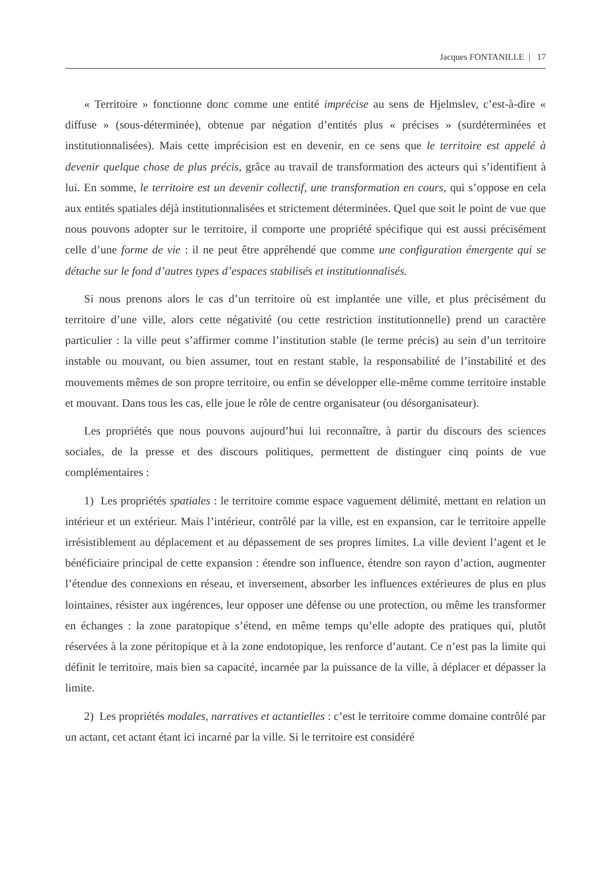Jacques FONTANILLE | 17
« Territoire » fonctionne donc comme une entité imprécise au sens de Hjelmslev, c’est-à-dire « diffuse » (sous-déterminée), obtenue par négation d’entités plus « précises » (surdéterminées et institutionnalisées). Mais cette imprécision est en devenir, en ce sens que le territoire est appelé à devenir quelque chose de plus précis, grâce au travail de transformation des acteurs qui s’identifient à lui. En somme, le territoire est un devenir collectif, une transformation en cours, qui s’oppose en cela aux entités spatiales déjà institutionnalisées et strictement déterminées. Quel que soit le point de vue que nous pouvons adopter sur le territoire, il comporte une propriété spécifique qui est aussi précisément celle d’une forme de vie : il ne peut être appréhendé que comme une configuration émergente qui se détache sur le fond d’autres types d’espaces stabilisés et institutionnalisés.
Si nous prenons alors le cas d’un territoire où est implantée une ville, et plus précisément du territoire d’une ville, alors cette négativité (ou cette restriction institutionnelle) prend un caractère particulier : la ville peut s’affirmer comme l’institution stable (le terme précis) au sein d’un territoire instable ou mouvant, ou bien assumer, tout en restant stable, la responsabilité de l’instabilité et des mouvements mêmes de son propre territoire, ou enfin se développer elle-même comme territoire instable et mouvant. Dans tous les cas, elle joue le rôle de centre organisateur (ou désorganisateur).
Les propriétés que nous pouvons aujourd’hui lui reconnaître, à partir du discours des sciences sociales, de la presse et des discours politiques, permettent de distinguer cinq points de vue complémentaires :
1) Les propriétés spatiales : le territoire comme espace vaguement délimité, mettant en relation un intérieur et un extérieur. Mais l’intérieur, contrôlé par la ville, est en expansion, car le territoire appelle irrésistiblement au déplacement et au dépassement de ses propres limites. La ville devient l’agent et le bénéficiaire principal de cette expansion : étendre son influence, étendre son rayon d’action, augmenter l’étendue des connexions en réseau, et inversement, absorber les influences extérieures de plus en plus lointaines, résister aux ingérences, leur opposer une défense ou une protection, ou même les transformer en échanges : la zone paratopique s’étend, en même temps qu’elle adopte des pratiques qui, plutôt réservées à la zone péritopique et à la zone endotopique, les renforce d’autant. Ce n’est pas la limite qui définit le territoire, mais bien sa capacité, incarnée par la puissance de la ville, à déplacer et dépasser la limite.
2) Les propriétés modales, narratives et actantielles : c’est le territoire comme domaine contrôlé par un actant, cet actant étant ici incarné par la ville. Si le territoire est considéré